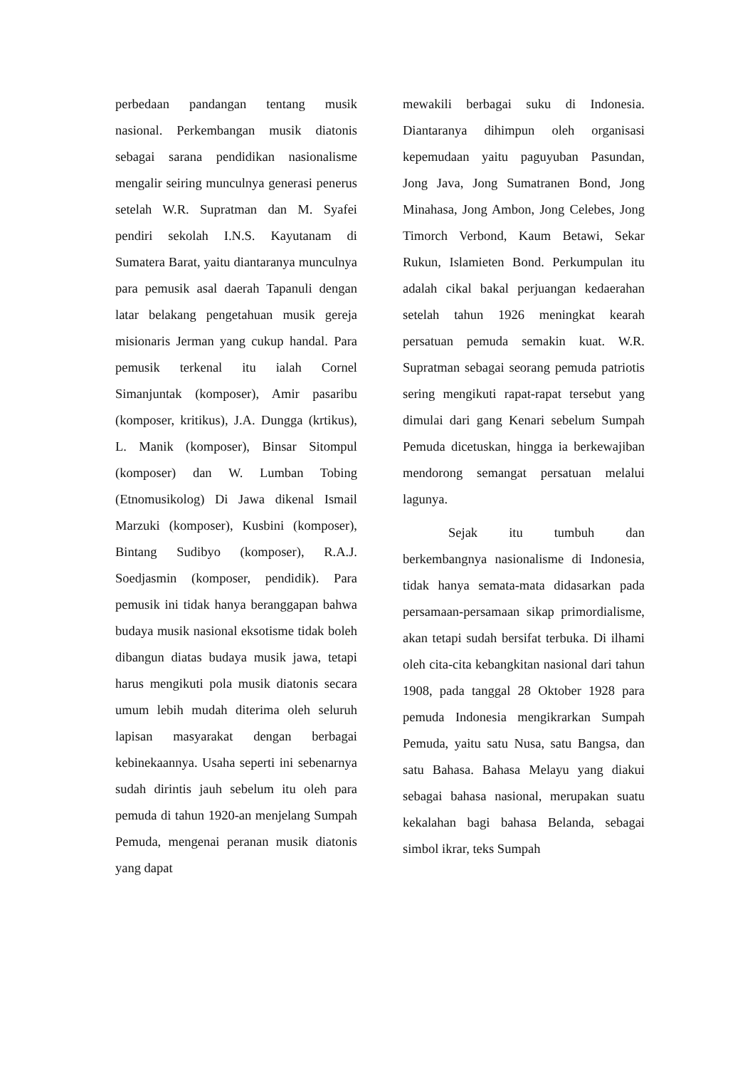perbedaan pandangan tentang musik nasional. Perkembangan musik diatonis sebagai sarana pendidikan nasionalisme mengalir seiring munculnya generasi penerus setelah W.R. Supratman dan M. Syafei pendiri sekolah I.N.S. Kayutanam di Sumatera Barat, yaitu diantaranya munculnya para pemusik asal daerah Tapanuli dengan latar belakang pengetahuan musik gereja misionaris Jerman yang cukup handal. Para pemusik terkenal itu ialah Cornel Simanjuntak (komposer), Amir pasaribu (komposer, kritikus), J.A. Dungga (krtikus), L. Manik (komposer), Binsar Sitompul (komposer) dan W. Lumban Tobing (Etnomusikolog) Di Jawa dikenal Ismail Marzuki (komposer), Kusbini (komposer), Bintang Sudibyo (komposer), R.A.J. Soedjasmin (komposer, pendidik). Para pemusik ini tidak hanya beranggapan bahwa budaya musik nasional eksotisme tidak boleh dibangun diatas budaya musik jawa, tetapi harus mengikuti pola musik diatonis secara umum lebih mudah diterima oleh seluruh lapisan masyarakat dengan berbagai kebinekaannya. Usaha seperti ini sebenarnya sudah dirintis jauh sebelum itu oleh para pemuda di tahun 1920-an menjelang Sumpah Pemuda, mengenai peranan musik diatonis yang dapat
mewakili berbagai suku di Indonesia. Diantaranya dihimpun oleh organisasi kepemudaan yaitu paguyuban Pasundan, Jong Java, Jong Sumatranen Bond, Jong Minahasa, Jong Ambon, Jong Celebes, Jong Timorch Verbond, Kaum Betawi, Sekar Rukun, Islamieten Bond. Perkumpulan itu adalah cikal bakal perjuangan kedaerahan setelah tahun 1926 meningkat kearah persatuan pemuda semakin kuat. W.R. Supratman sebagai seorang pemuda patriotis sering mengikuti rapat-rapat tersebut yang dimulai dari gang Kenari sebelum Sumpah Pemuda dicetuskan, hingga ia berkewajiban mendorong semangat persatuan melalui lagunya.
Sejak itu tumbuh dan berkembangnya nasionalisme di Indonesia, tidak hanya semata-mata didasarkan pada persamaan-persamaan sikap primordialisme, akan tetapi sudah bersifat terbuka. Di ilhami oleh cita-cita kebangkitan nasional dari tahun 1908, pada tanggal 28 Oktober 1928 para pemuda Indonesia mengikrarkan Sumpah Pemuda, yaitu satu Nusa, satu Bangsa, dan satu Bahasa. Bahasa Melayu yang diakui sebagai bahasa nasional, merupakan suatu kekalahan bagi bahasa Belanda, sebagai simbol ikrar, teks Sumpah